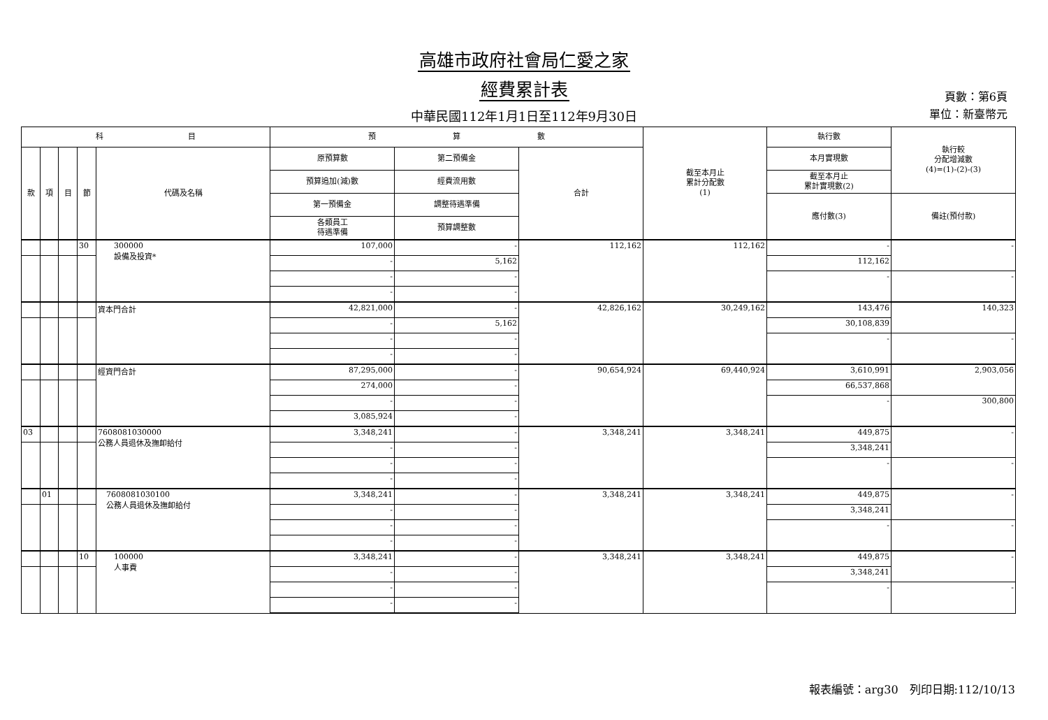高雄市政府社會局仁愛之家
經費累計表
中華民國112年1月1日至112年9月30日
頁數：第6頁
單位：新臺幣元
| 科 目 | | | | | 預 算 數 | | | 截至本月止 累計分配數 (1) | 執行數 | 執行較 分配增減數 (4)=(1)-(2)-(3) |
| --- | --- | --- | --- | --- | --- | --- | --- | --- | --- | --- |
| 款 | 項 | 目 | 節 | 代碼及名稱 | 原預算數 | 第二預備金 | 合計 | | 本月實現數 | |
| | | | | | 預算追加(減)數 | 經費流用數 | | | 截至本月止 累計實現數(2) | |
| | | | | | 第一預備金 | 調整待遇準備 | | | 應付數(3) | 備註(預付款) |
| | | | | | 各類員工 待遇準備 | 預算調整數 | | | | |
| | | | 30 | 300000 設備及投資* | 107,000 | - | 112,162 | 112,162 | - | - |
| | | | | | - | 5,162 | | | 112,162 | |
| | | | | | - | - | | | - | - |
| | | | | | - | - | | | | |
| | | | | 資本門合計 | 42,821,000 | - | 42,826,162 | 30,249,162 | 143,476 | 140,323 |
| | | | | | - | 5,162 | | | 30,108,839 | |
| | | | | | - | - | | | - | - |
| | | | | | - | - | | | | |
| | | | | 經資門合計 | 87,295,000 | - | 90,654,924 | 69,440,924 | 3,610,991 | 2,903,056 |
| | | | | | 274,000 | - | | | 66,537,868 | |
| | | | | | - | - | | | - | 300,800 |
| | | | | | 3,085,924 | - | | | | |
| 03 | | | | 7608081030000 公務人員退休及撫卹給付 | 3,348,241 | - | 3,348,241 | 3,348,241 | 449,875 | - |
| | | | | | - | - | | | 3,348,241 | |
| | | | | | - | - | | | - | - |
| | | | | | - | - | | | | |
| | 01 | | | 7608081030100 公務人員退休及撫卹給付 | 3,348,241 | - | 3,348,241 | 3,348,241 | 449,875 | - |
| | | | | | - | - | | | 3,348,241 | |
| | | | | | - | - | | | - | - |
| | | | | | - | - | | | | |
| | | | 10 | 100000 人事費 | 3,348,241 | - | 3,348,241 | 3,348,241 | 449,875 | - |
| | | | | | - | - | | | 3,348,241 | |
| | | | | | - | - | | | - | - |
| | | | | | - | - | | | | |
報表編號：arg30　列印日期:112/10/13